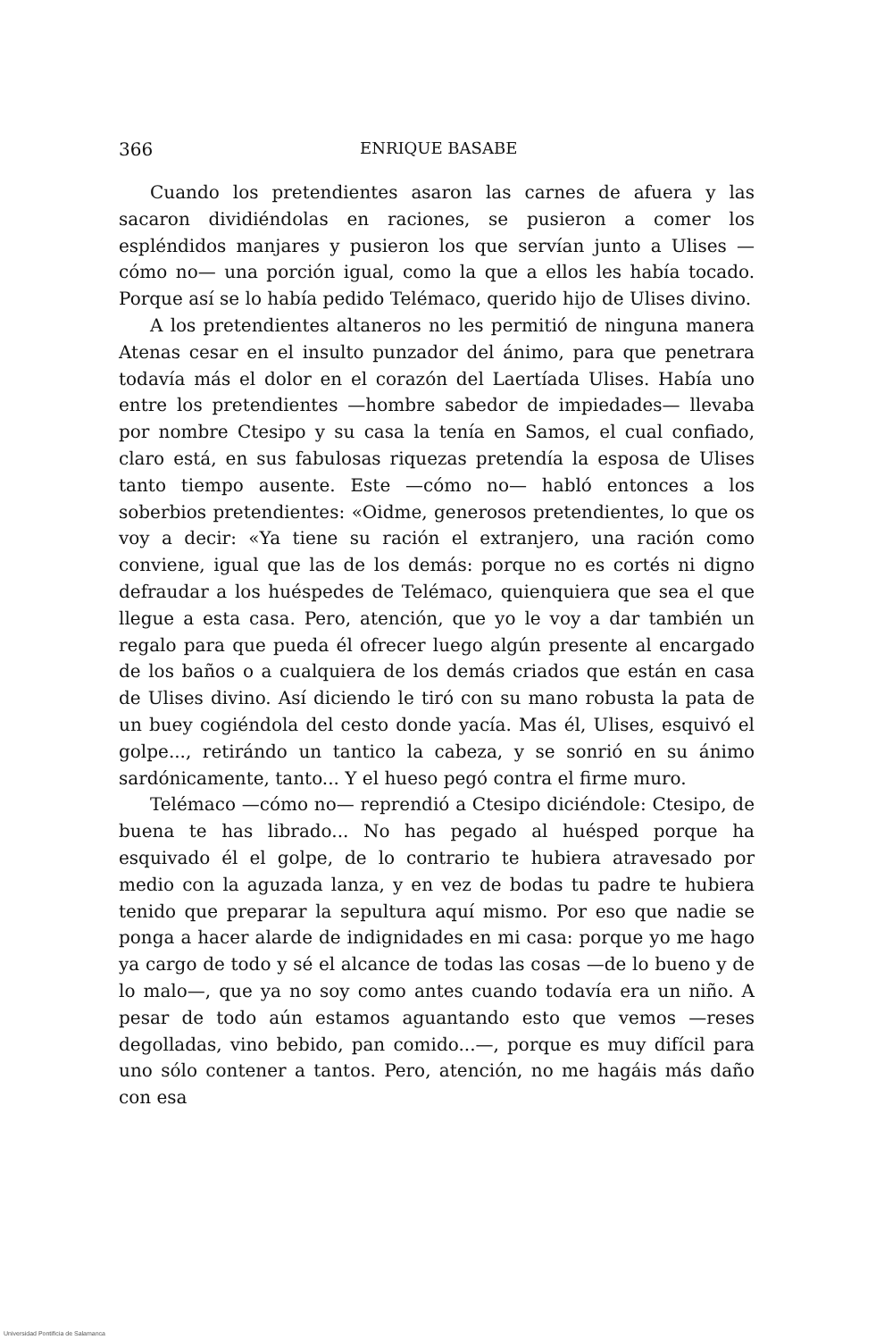366 ENRIQUE BASABE
Cuando los pretendientes asaron las carnes de afuera y las sacaron dividiéndolas en raciones, se pusieron a comer los espléndidos manjares y pusieron los que servían junto a Ulises —cómo no— una porción igual, como la que a ellos les había tocado. Porque así se lo había pedido Telémaco, querido hijo de Ulises divino.
A los pretendientes altaneros no les permitió de ninguna manera Atenas cesar en el insulto punzador del ánimo, para que penetrara todavía más el dolor en el corazón del Laertíada Ulises. Había uno entre los pretendientes —hombre sabedor de impiedades— llevaba por nombre Ctesipo y su casa la tenía en Samos, el cual confiado, claro está, en sus fabulosas riquezas pretendía la esposa de Ulises tanto tiempo ausente. Este —cómo no— habló entonces a los soberbios pretendientes: «Oidme, generosos pretendientes, lo que os voy a decir: «Ya tiene su ración el extranjero, una ración como conviene, igual que las de los demás: porque no es cortés ni digno defraudar a los huéspedes de Telémaco, quienquiera que sea el que llegue a esta casa. Pero, atención, que yo le voy a dar también un regalo para que pueda él ofrecer luego algún presente al encargado de los baños o a cualquiera de los demás criados que están en casa de Ulises divino. Así diciendo le tiró con su mano robusta la pata de un buey cogiéndola del cesto donde yacía. Mas él, Ulises, esquivó el golpe..., retirándo un tantico la cabeza, y se sonrió en su ánimo sardónicamente, tanto... Y el hueso pegó contra el firme muro.
Telémaco —cómo no— reprendió a Ctesipo diciéndole: Ctesipo, de buena te has librado... No has pegado al huésped porque ha esquivado él el golpe, de lo contrario te hubiera atravesado por medio con la aguzada lanza, y en vez de bodas tu padre te hubiera tenido que preparar la sepultura aquí mismo. Por eso que nadie se ponga a hacer alarde de indignidades en mi casa: porque yo me hago ya cargo de todo y sé el alcance de todas las cosas —de lo bueno y de lo malo—, que ya no soy como antes cuando todavía era un niño. A pesar de todo aún estamos aguantando esto que vemos —reses degolladas, vino bebido, pan comido...—, porque es muy difícil para uno sólo contener a tantos. Pero, atención, no me hagáis más daño con esa
Universidad Pontificia de Salamanca